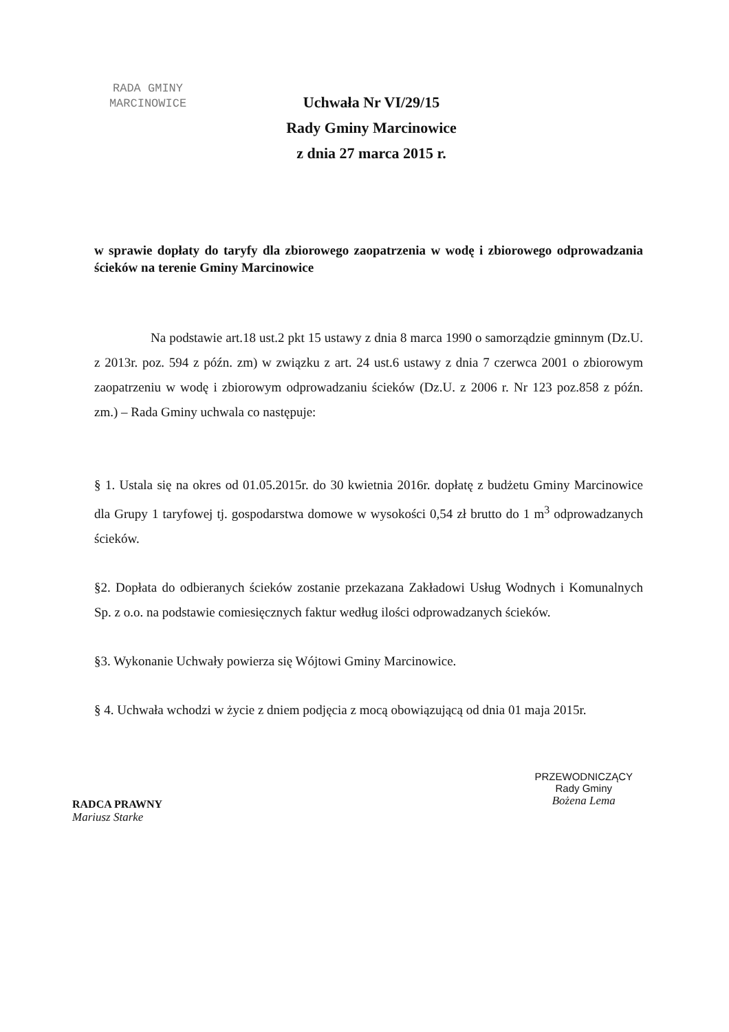RADA GMINY
MARCINOWICE
Uchwała Nr VI/29/15
Rady Gminy Marcinowice
z dnia 27 marca 2015 r.
w sprawie dopłaty do taryfy dla zbiorowego zaopatrzenia w wodę i zbiorowego odprowadzania ścieków na terenie Gminy Marcinowice
Na podstawie art.18 ust.2 pkt 15 ustawy z dnia 8 marca 1990 o samorządzie gminnym (Dz.U. z 2013r. poz. 594 z późn. zm) w związku z art. 24 ust.6 ustawy z dnia 7 czerwca 2001 o zbiorowym zaopatrzeniu w wodę i zbiorowym odprowadzaniu ścieków (Dz.U. z 2006 r. Nr 123 poz.858 z późn. zm.) – Rada Gminy uchwala co następuje:
§ 1. Ustala się na okres od 01.05.2015r. do 30 kwietnia 2016r. dopłatę z budżetu Gminy Marcinowice dla Grupy 1 taryfowej tj. gospodarstwa domowe w wysokości 0,54 zł brutto do 1 m<sup>3</sup> odprowadzanych ścieków.
§2. Dopłata do odbieranych ścieków zostanie przekazana Zakładowi Usług Wodnych i Komunalnych Sp. z o.o. na podstawie comiesięcznych faktur według ilości odprowadzanych ścieków.
§3. Wykonanie Uchwały powierza się Wójtowi Gminy Marcinowice.
§ 4. Uchwała wchodzi w życie z dniem podjęcia z mocą obowiązującą od dnia 01 maja 2015r.
RADCA PRAWNY
Mariusz Starke
PRZEWODNICZĄCY
Rady Gminy
Bożena Lema